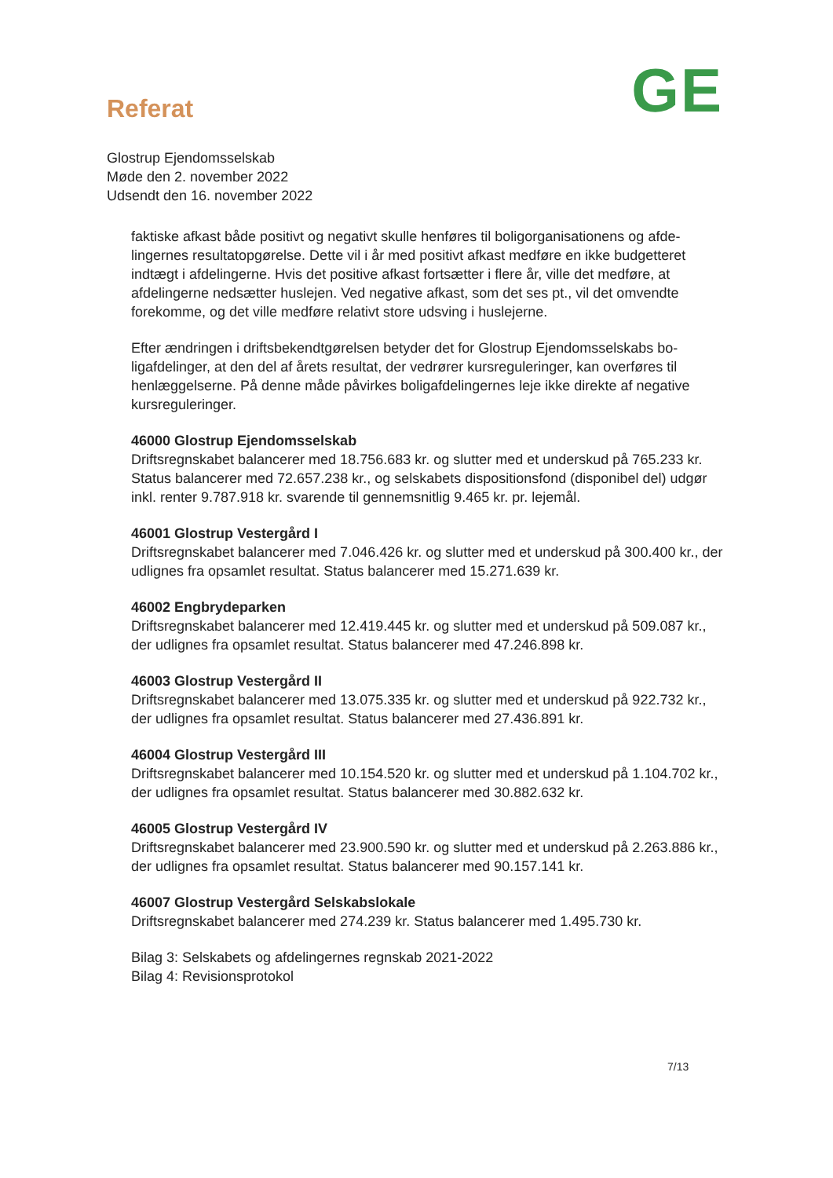Referat
GE
Glostrup Ejendomsselskab
Møde den 2. november 2022
Udsendt den 16. november 2022
faktiske afkast både positivt og negativt skulle henføres til boligorganisationens og afde-lingernes resultatopgørelse. Dette vil i år med positivt afkast medføre en ikke budgetteret indtægt i afdelingerne. Hvis det positive afkast fortsætter i flere år, ville det medføre, at afdelingerne nedsætter huslejen. Ved negative afkast, som det ses pt., vil det omvendte forekomme, og det ville medføre relativt store udsving i huslejerne.
Efter ændringen i driftsbekendtgørelsen betyder det for Glostrup Ejendomsselskabs bo-ligafdelinger, at den del af årets resultat, der vedrører kursreguleringer, kan overføres til henlæggelserne. På denne måde påvirkes boligafdelingernes leje ikke direkte af negative kursreguleringer.
46000 Glostrup Ejendomsselskab
Driftsregnskabet balancerer med 18.756.683 kr. og slutter med et underskud på 765.233 kr. Status balancerer med 72.657.238 kr., og selskabets dispositionsfond (disponibel del) udgør inkl. renter 9.787.918 kr. svarende til gennemsnitlig 9.465 kr. pr. lejemål.
46001 Glostrup Vestergård I
Driftsregnskabet balancerer med 7.046.426 kr. og slutter med et underskud på 300.400 kr., der udlignes fra opsamlet resultat. Status balancerer med 15.271.639 kr.
46002 Engbrydeparken
Driftsregnskabet balancerer med 12.419.445 kr. og slutter med et underskud på 509.087 kr., der udlignes fra opsamlet resultat. Status balancerer med 47.246.898 kr.
46003 Glostrup Vestergård II
Driftsregnskabet balancerer med 13.075.335 kr. og slutter med et underskud på 922.732 kr., der udlignes fra opsamlet resultat. Status balancerer med 27.436.891 kr.
46004 Glostrup Vestergård III
Driftsregnskabet balancerer med 10.154.520 kr. og slutter med et underskud på 1.104.702 kr., der udlignes fra opsamlet resultat. Status balancerer med 30.882.632 kr.
46005 Glostrup Vestergård IV
Driftsregnskabet balancerer med 23.900.590 kr. og slutter med et underskud på 2.263.886 kr., der udlignes fra opsamlet resultat. Status balancerer med 90.157.141 kr.
46007 Glostrup Vestergård Selskabslokale
Driftsregnskabet balancerer med 274.239 kr. Status balancerer med 1.495.730 kr.
Bilag 3: Selskabets og afdelingernes regnskab 2021-2022
Bilag 4: Revisionsprotokol
7/13